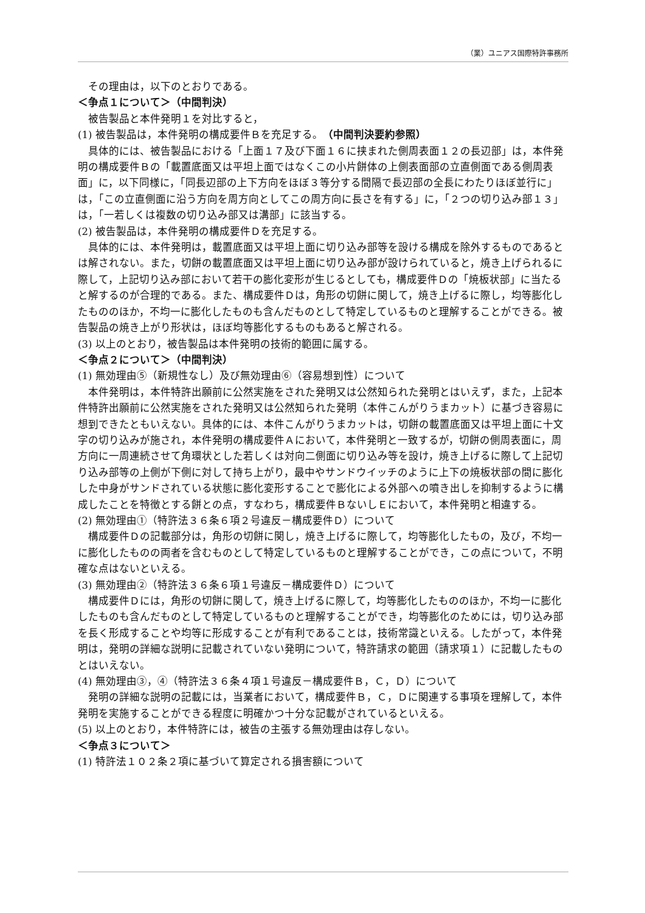（業）ユニアス国際特許事務所
その理由は，以下のとおりである。
＜争点１について＞（中間判決）
被告製品と本件発明１を対比すると，
(1) 被告製品は，本件発明の構成要件Ｂを充足する。（中間判決要約参照）
具体的には、被告製品における「上面１７及び下面１６に挟まれた側周表面１２の長辺部」は，本件発明の構成要件Ｂの「載置底面又は平坦上面ではなくこの小片餅体の上側表面部の立直側面である側周表面」に，以下同様に，「同長辺部の上下方向をほぼ３等分する間隔で長辺部の全長にわたりほぼ並行に」は，「この立直側面に沿う方向を周方向としてこの周方向に長さを有する」に，「２つの切り込み部１３」は，「一若しくは複数の切り込み部又は溝部」に該当する。
(2) 被告製品は，本件発明の構成要件Ｄを充足する。
具体的には、本件発明は，載置底面又は平坦上面に切り込み部等を設ける構成を除外するものであるとは解されない。また，切餅の載置底面又は平坦上面に切り込み部が設けられていると，焼き上げられるに際して，上記切り込み部において若干の膨化変形が生じるとしても，構成要件Ｄの「焼板状部」に当たると解するのが合理的である。また、構成要件Ｄは，角形の切餅に関して，焼き上げるに際し，均等膨化したもののほか，不均一に膨化したものも含んだものとして特定しているものと理解することができる。被告製品の焼き上がり形状は，ほぼ均等膨化するものもあると解される。
(3) 以上のとおり，被告製品は本件発明の技術的範囲に属する。
＜争点２について＞（中間判決）
(1) 無効理由⑤（新規性なし）及び無効理由⑥（容易想到性）について
本件発明は，本件特許出願前に公然実施をされた発明又は公然知られた発明とはいえず，また，上記本件特許出願前に公然実施をされた発明又は公然知られた発明（本件こんがりうまカット）に基づき容易に想到できたともいえない。具体的には、本件こんがりうまカットは，切餅の載置底面又は平坦上面に十文字の切り込みが施され，本件発明の構成要件Ａにおいて，本件発明と一致するが，切餅の側周表面に，周方向に一周連続させて角環状とした若しくは対向二側面に切り込み等を設け，焼き上げるに際して上記切り込み部等の上側が下側に対して持ち上がり，最中やサンドウイッチのように上下の焼板状部の間に膨化した中身がサンドされている状態に膨化変形することで膨化による外部への噴き出しを抑制するように構成したことを特徴とする餅との点，すなわち，構成要件ＢないしＥにおいて，本件発明と相違する。
(2) 無効理由①（特許法３６条６項２号違反－構成要件Ｄ）について
構成要件Ｄの記載部分は，角形の切餅に関し，焼き上げるに際して，均等膨化したもの，及び，不均一に膨化したものの両者を含むものとして特定しているものと理解することができ，この点について，不明確な点はないといえる。
(3) 無効理由②（特許法３６条６項１号違反－構成要件Ｄ）について
構成要件Ｄには，角形の切餅に関して，焼き上げるに際して，均等膨化したもののほか，不均一に膨化したものも含んだものとして特定しているものと理解することができ，均等膨化のためには，切り込み部を長く形成することや均等に形成することが有利であることは，技術常識といえる。したがって，本件発明は，発明の詳細な説明に記載されていない発明について，特許請求の範囲（請求項１）に記載したものとはいえない。
(4) 無効理由③，④（特許法３６条４項１号違反－構成要件Ｂ，Ｃ，Ｄ）について
発明の詳細な説明の記載には，当業者において，構成要件Ｂ，Ｃ，Ｄに関連する事項を理解して，本件発明を実施することができる程度に明確かつ十分な記載がされているといえる。
(5) 以上のとおり，本件特許には，被告の主張する無効理由は存しない。
＜争点３について＞
(1) 特許法１０２条２項に基づいて算定される損害額について